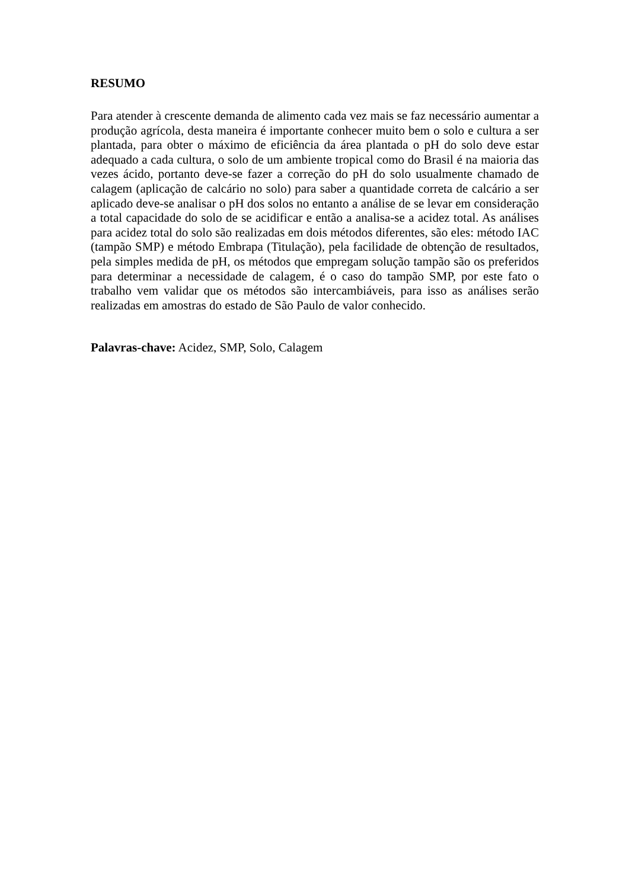RESUMO
Para atender à crescente demanda de alimento cada vez mais se faz necessário aumentar a produção agrícola, desta maneira é importante conhecer muito bem o solo e cultura a ser plantada, para obter o máximo de eficiência da área plantada o pH do solo deve estar adequado a cada cultura, o solo de um ambiente tropical como do Brasil é na maioria das vezes ácido, portanto deve-se fazer a correção do pH do solo usualmente chamado de calagem (aplicação de calcário no solo) para saber a quantidade correta de calcário a ser aplicado deve-se analisar o pH dos solos no entanto a análise de se levar em consideração a total capacidade do solo de se acidificar e então a analisa-se a acidez total. As análises para acidez total do solo são realizadas em dois métodos diferentes, são eles: método IAC (tampão SMP) e método Embrapa (Titulação), pela facilidade de obtenção de resultados, pela simples medida de pH, os métodos que empregam solução tampão são os preferidos para determinar a necessidade de calagem, é o caso do tampão SMP, por este fato o trabalho vem validar que os métodos são intercambiáveis, para isso as análises serão realizadas em amostras do estado de São Paulo de valor conhecido.
Palavras-chave: Acidez, SMP, Solo, Calagem